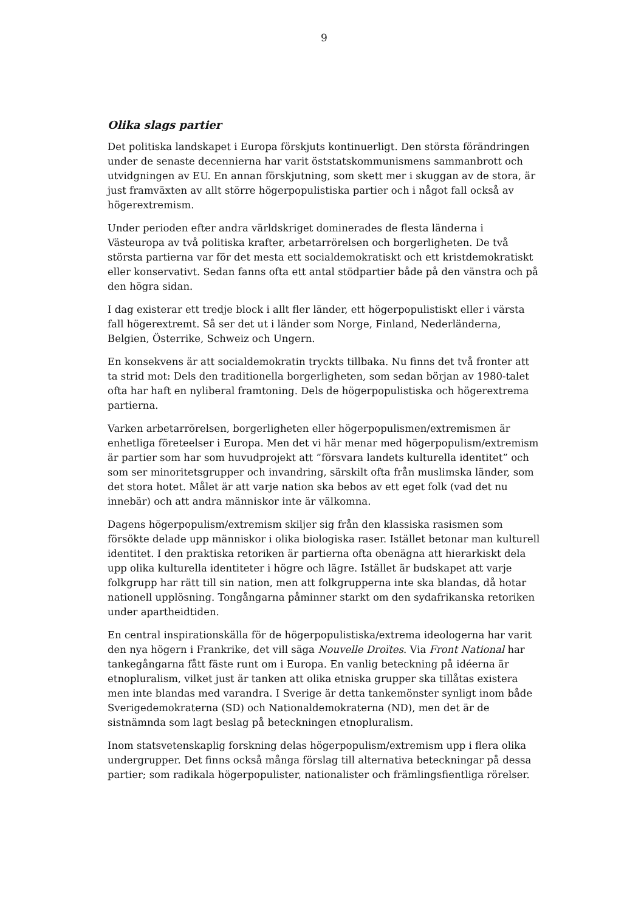9
Olika slags partier
Det politiska landskapet i Europa förskjuts kontinuerligt. Den största förändringen under de senaste decennierna har varit öststatskommunismens sammanbrott och utvidgningen av EU. En annan förskjutning, som skett mer i skuggan av de stora, är just framväxten av allt större högerpopulistiska partier och i något fall också av högerextremism.
Under perioden efter andra världskriget dominerades de flesta länderna i Västeuropa av två politiska krafter, arbetarrörelsen och borgerligheten. De två största partierna var för det mesta ett socialdemokratiskt och ett kristdemokratiskt eller konservativt. Sedan fanns ofta ett antal stödpartier både på den vänstra och på den högra sidan.
I dag existerar ett tredje block i allt fler länder, ett högerpopulistiskt eller i värsta fall högerextremt. Så ser det ut i länder som Norge, Finland, Nederländerna, Belgien, Österrike, Schweiz och Ungern.
En konsekvens är att socialdemokratin tryckts tillbaka. Nu finns det två fronter att ta strid mot: Dels den traditionella borgerligheten, som sedan början av 1980-talet ofta har haft en nyliberal framtoning. Dels de högerpopulistiska och högerextrema partierna.
Varken arbetarrörelsen, borgerligheten eller högerpopulismen/extremismen är enhetliga företeelser i Europa. Men det vi här menar med högerpopulism/extremism är partier som har som huvudprojekt att ”försvara landets kulturella identitet” och som ser minoritetsgrupper och invandring, särskilt ofta från muslimska länder, som det stora hotet. Målet är att varje nation ska bebos av ett eget folk (vad det nu innebär) och att andra människor inte är välkomna.
Dagens högerpopulism/extremism skiljer sig från den klassiska rasismen som försökte delade upp människor i olika biologiska raser. Istället betonar man kulturell identitet. I den praktiska retoriken är partierna ofta obenägna att hierarkiskt dela upp olika kulturella identiteter i högre och lägre. Istället är budskapet att varje folkgrupp har rätt till sin nation, men att folkgrupperna inte ska blandas, då hotar nationell upplösning. Tongångarna påminner starkt om den sydafrikanska retoriken under apartheidtiden.
En central inspirationskälla för de högerpopulistiska/extrema ideologerna har varit den nya högern i Frankrike, det vill säga Nouvelle Droïtes. Via Front National har tankegångarna fått fäste runt om i Europa. En vanlig beteckning på idéerna är etnopluralism, vilket just är tanken att olika etniska grupper ska tillåtas existera men inte blandas med varandra. I Sverige är detta tankemönster synligt inom både Sverigedemokraterna (SD) och Nationaldemokraterna (ND), men det är de sistnämnda som lagt beslag på beteckningen etnopluralism.
Inom statsvetenskaplig forskning delas högerpopulism/extremism upp i flera olika undergrupper. Det finns också många förslag till alternativa beteckningar på dessa partier; som radikala högerpopulister, nationalister och främlingsfientliga rörelser.